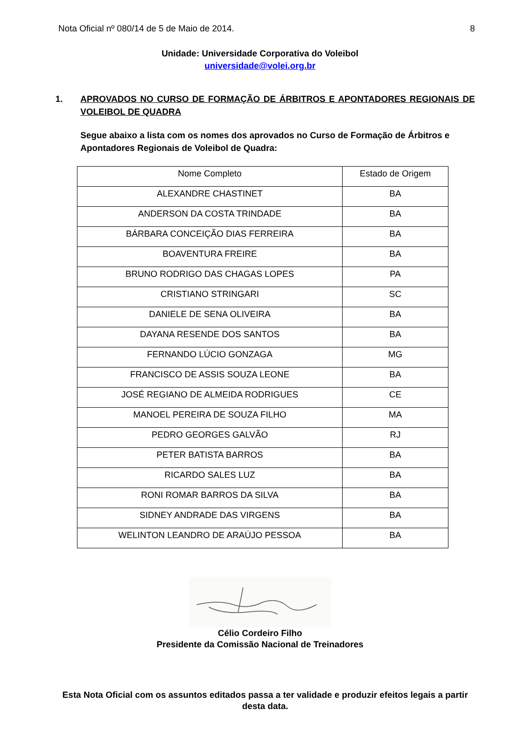Nota Oficial nº 080/14 de 5 de Maio de 2014. 8
Unidade: Universidade Corporativa do Voleibol
universidade@volei.org.br
1. APROVADOS NO CURSO DE FORMAÇÃO DE ÁRBITROS E APONTADORES REGIONAIS DE VOLEIBOL DE QUADRA
Segue abaixo a lista com os nomes dos aprovados no Curso de Formação de Árbitros e Apontadores Regionais de Voleibol de Quadra:
| Nome Completo | Estado de Origem |
| ALEXANDRE CHASTINET | BA |
| ANDERSON DA COSTA TRINDADE | BA |
| BÁRBARA CONCEIÇÃO DIAS FERREIRA | BA |
| BOAVENTURA FREIRE | BA |
| BRUNO RODRIGO DAS CHAGAS LOPES | PA |
| CRISTIANO STRINGARI | SC |
| DANIELE DE SENA OLIVEIRA | BA |
| DAYANA RESENDE DOS SANTOS | BA |
| FERNANDO LÚCIO GONZAGA | MG |
| FRANCISCO DE ASSIS SOUZA LEONE | BA |
| JOSÉ REGIANO DE ALMEIDA RODRIGUES | CE |
| MANOEL PEREIRA DE SOUZA FILHO | MA |
| PEDRO GEORGES GALVÃO | RJ |
| PETER BATISTA BARROS | BA |
| RICARDO SALES LUZ | BA |
| RONI ROMAR BARROS DA SILVA | BA |
| SIDNEY ANDRADE DAS VIRGENS | BA |
| WELINTON LEANDRO DE ARAÚJO PESSOA | BA |
Célio Cordeiro Filho
Presidente da Comissão Nacional de Treinadores
Esta Nota Oficial com os assuntos editados passa a ter validade e produzir efeitos legais a partir desta data.